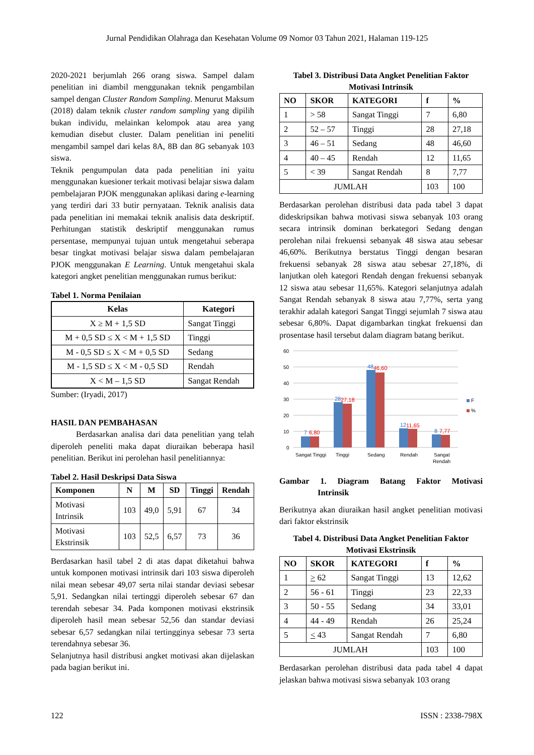Jurnal Pendidikan Olahraga dan Kesehatan Volume 09 Nomor 03 Tahun 2021, Halaman 119-125
2020-2021 berjumlah 266 orang siswa. Sampel dalam penelitian ini diambil menggunakan teknik pengambilan sampel dengan Cluster Random Sampling. Menurut Maksum (2018) dalam teknik cluster random sampling yang dipilih bukan individu, melainkan kelompok atau area yang kemudian disebut cluster. Dalam penelitian ini peneliti mengambil sampel dari kelas 8A, 8B dan 8G sebanyak 103 siswa.
Teknik pengumpulan data pada penelitian ini yaitu menggunakan kuesioner terkait motivasi belajar siswa dalam pembelajaran PJOK menggunakan aplikasi daring e-learning yang terdiri dari 33 butir pernyataan. Teknik analisis data pada penelitian ini memakai teknik analisis data deskriptif. Perhitungan statistik deskriptif menggunakan rumus persentase, mempunyai tujuan untuk mengetahui seberapa besar tingkat motivasi belajar siswa dalam pembelajaran PJOK menggunakan E Learning. Untuk mengetahui skala kategori angket penelitian menggunakan rumus berikut:
Tabel 1. Norma Penilaian
| Kelas | Kategori |
| --- | --- |
| X ≥ M + 1,5 SD | Sangat Tinggi |
| M + 0,5 SD ≤ X < M + 1,5 SD | Tinggi |
| M - 0,5 SD ≤ X < M + 0,5 SD | Sedang |
| M - 1,5 SD ≤ X < M - 0,5 SD | Rendah |
| X < M – 1,5 SD | Sangat Rendah |
Sumber: (Iryadi, 2017)
HASIL DAN PEMBAHASAN
Berdasarkan analisa dari data penelitian yang telah diperoleh peneliti maka dapat diuraikan beberapa hasil penelitian. Berikut ini perolehan hasil penelitiannya:
Tabel 2. Hasil Deskripsi Data Siswa
| Komponen | N | M | SD | Tinggi | Rendah |
| --- | --- | --- | --- | --- | --- |
| Motivasi Intrinsik | 103 | 49,0 | 5,91 | 67 | 34 |
| Motivasi Ekstrinsik | 103 | 52,5 | 6,57 | 73 | 36 |
Berdasarkan hasil tabel 2 di atas dapat diketahui bahwa untuk komponen motivasi intrinsik dari 103 siswa diperoleh nilai mean sebesar 49,07 serta nilai standar deviasi sebesar 5,91. Sedangkan nilai tertinggi diperoleh sebesar 67 dan terendah sebesar 34. Pada komponen motivasi ekstrinsik diperoleh hasil mean sebesar 52,56 dan standar deviasi sebesar 6,57 sedangkan nilai tertingginya sebesar 73 serta terendahnya sebesar 36.
Selanjutnya hasil distribusi angket motivasi akan dijelaskan pada bagian berikut ini.
Tabel 3. Distribusi Data Angket Penelitian Faktor Motivasi Intrinsik
| NO | SKOR | KATEGORI | f | % |
| --- | --- | --- | --- | --- |
| 1 | > 58 | Sangat Tinggi | 7 | 6,80 |
| 2 | 52 – 57 | Tinggi | 28 | 27,18 |
| 3 | 46 – 51 | Sedang | 48 | 46,60 |
| 4 | 40 – 45 | Rendah | 12 | 11,65 |
| 5 | < 39 | Sangat Rendah | 8 | 7,77 |
| JUMLAH | | | 103 | 100 |
Berdasarkan perolehan distribusi data pada tabel 3 dapat dideskripsikan bahwa motivasi siswa sebanyak 103 orang secara intrinsik dominan berkategori Sedang dengan perolehan nilai frekuensi sebanyak 48 siswa atau sebesar 46,60%. Berikutnya berstatus Tinggi dengan besaran frekuensi sebanyak 28 siswa atau sebesar 27,18%, di lanjutkan oleh kategori Rendah dengan frekuensi sebanyak 12 siswa atau sebesar 11,65%. Kategori selanjutnya adalah Sangat Rendah sebanyak 8 siswa atau 7,77%, serta yang terakhir adalah kategori Sangat Tinggi sejumlah 7 siswa atau sebesar 6,80%. Dapat digambarkan tingkat frekuensi dan prosentase hasil tersebut dalam diagram batang berikut.
60
50
40
30
20
10
0
7
6,80
28
27,18
48
46,60
12
11,65
8
7,77
Sangat Tinggi
Tinggi
Sedang
Rendah
Sangat
Rendah
F
%
Gambar 1. Diagram Batang Faktor Motivasi Intrinsik
Berikutnya akan diuraikan hasil angket penelitian motivasi dari faktor ekstrinsik
Tabel 4. Distribusi Data Angket Penelitian Faktor Motivasi Ekstrinsik
| NO | SKOR | KATEGORI | f | % |
| --- | --- | --- | --- | --- |
| 1 | > 62 | Sangat Tinggi | 13 | 12,62 |
| 2 | 56 - 61 | Tinggi | 23 | 22,33 |
| 3 | 50 - 55 | Sedang | 34 | 33,01 |
| 4 | 44 - 49 | Rendah | 26 | 25,24 |
| 5 | < 43 | Sangat Rendah | 7 | 6,80 |
| JUMLAH | | | 103 | 100 |
Berdasarkan perolehan distribusi data pada tabel 4 dapat jelaskan bahwa motivasi siswa sebanyak 103 orang
122 ISSN : 2338-798X